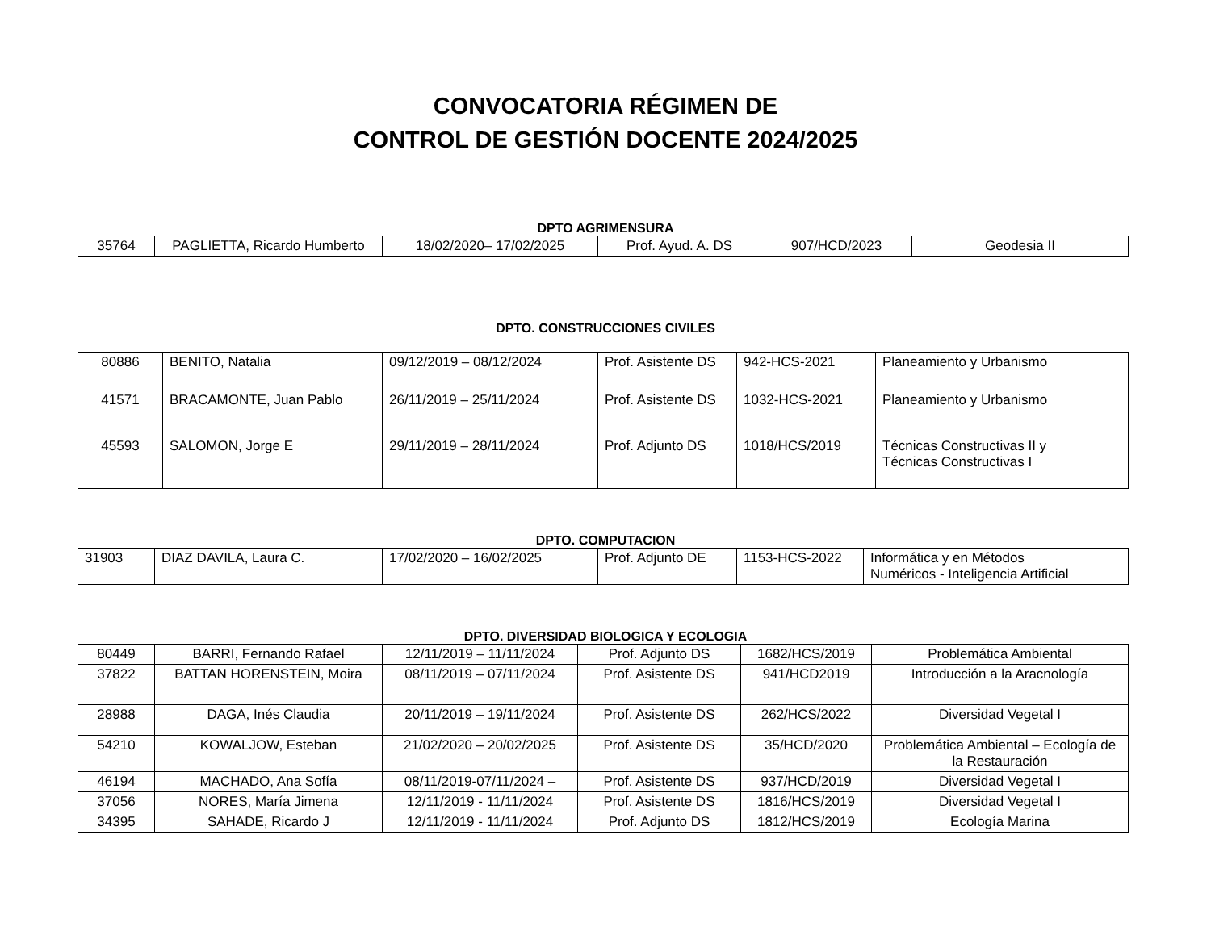CONVOCATORIA RÉGIMEN DE
CONTROL DE GESTIÓN DOCENTE 2024/2025
DPTO AGRIMENSURA
| 35764 | PAGLIETTA, Ricardo Humberto | 18/02/2020– 17/02/2025 | Prof. Ayud. A. DS | 907/HCD/2023 | Geodesia II |
DPTO. CONSTRUCCIONES CIVILES
| 80886 | BENITO, Natalia | 09/12/2019 – 08/12/2024 | Prof. Asistente DS | 942-HCS-2021 | Planeamiento y Urbanismo |
| 41571 | BRACAMONTE, Juan Pablo | 26/11/2019 – 25/11/2024 | Prof. Asistente DS | 1032-HCS-2021 | Planeamiento y Urbanismo |
| 45593 | SALOMON, Jorge E | 29/11/2019 – 28/11/2024 | Prof. Adjunto DS | 1018/HCS/2019 | Técnicas Constructivas II y Técnicas Constructivas I |
DPTO. COMPUTACION
| 31903 | DIAZ DAVILA, Laura C. | 17/02/2020 – 16/02/2025 | Prof. Adjunto DE | 1153-HCS-2022 | Informática y en Métodos Numéricos - Inteligencia Artificial |
DPTO. DIVERSIDAD BIOLOGICA Y ECOLOGIA
| 80449 | BARRI, Fernando Rafael | 12/11/2019 – 11/11/2024 | Prof. Adjunto DS | 1682/HCS/2019 | Problemática Ambiental |
| 37822 | BATTAN HORENSTEIN, Moira | 08/11/2019 – 07/11/2024 | Prof. Asistente DS | 941/HCD2019 | Introducción a la Aracnología |
| 28988 | DAGA, Inés Claudia | 20/11/2019 – 19/11/2024 | Prof. Asistente DS | 262/HCS/2022 | Diversidad Vegetal I |
| 54210 | KOWALJOW, Esteban | 21/02/2020 – 20/02/2025 | Prof. Asistente DS | 35/HCD/2020 | Problemática Ambiental – Ecología de la Restauración |
| 46194 | MACHADO, Ana Sofía | 08/11/2019-07/11/2024 – | Prof. Asistente DS | 937/HCD/2019 | Diversidad Vegetal I |
| 37056 | NORES, María Jimena | 12/11/2019 - 11/11/2024 | Prof. Asistente DS | 1816/HCS/2019 | Diversidad Vegetal I |
| 34395 | SAHADE, Ricardo J | 12/11/2019 - 11/11/2024 | Prof. Adjunto DS | 1812/HCS/2019 | Ecología Marina |